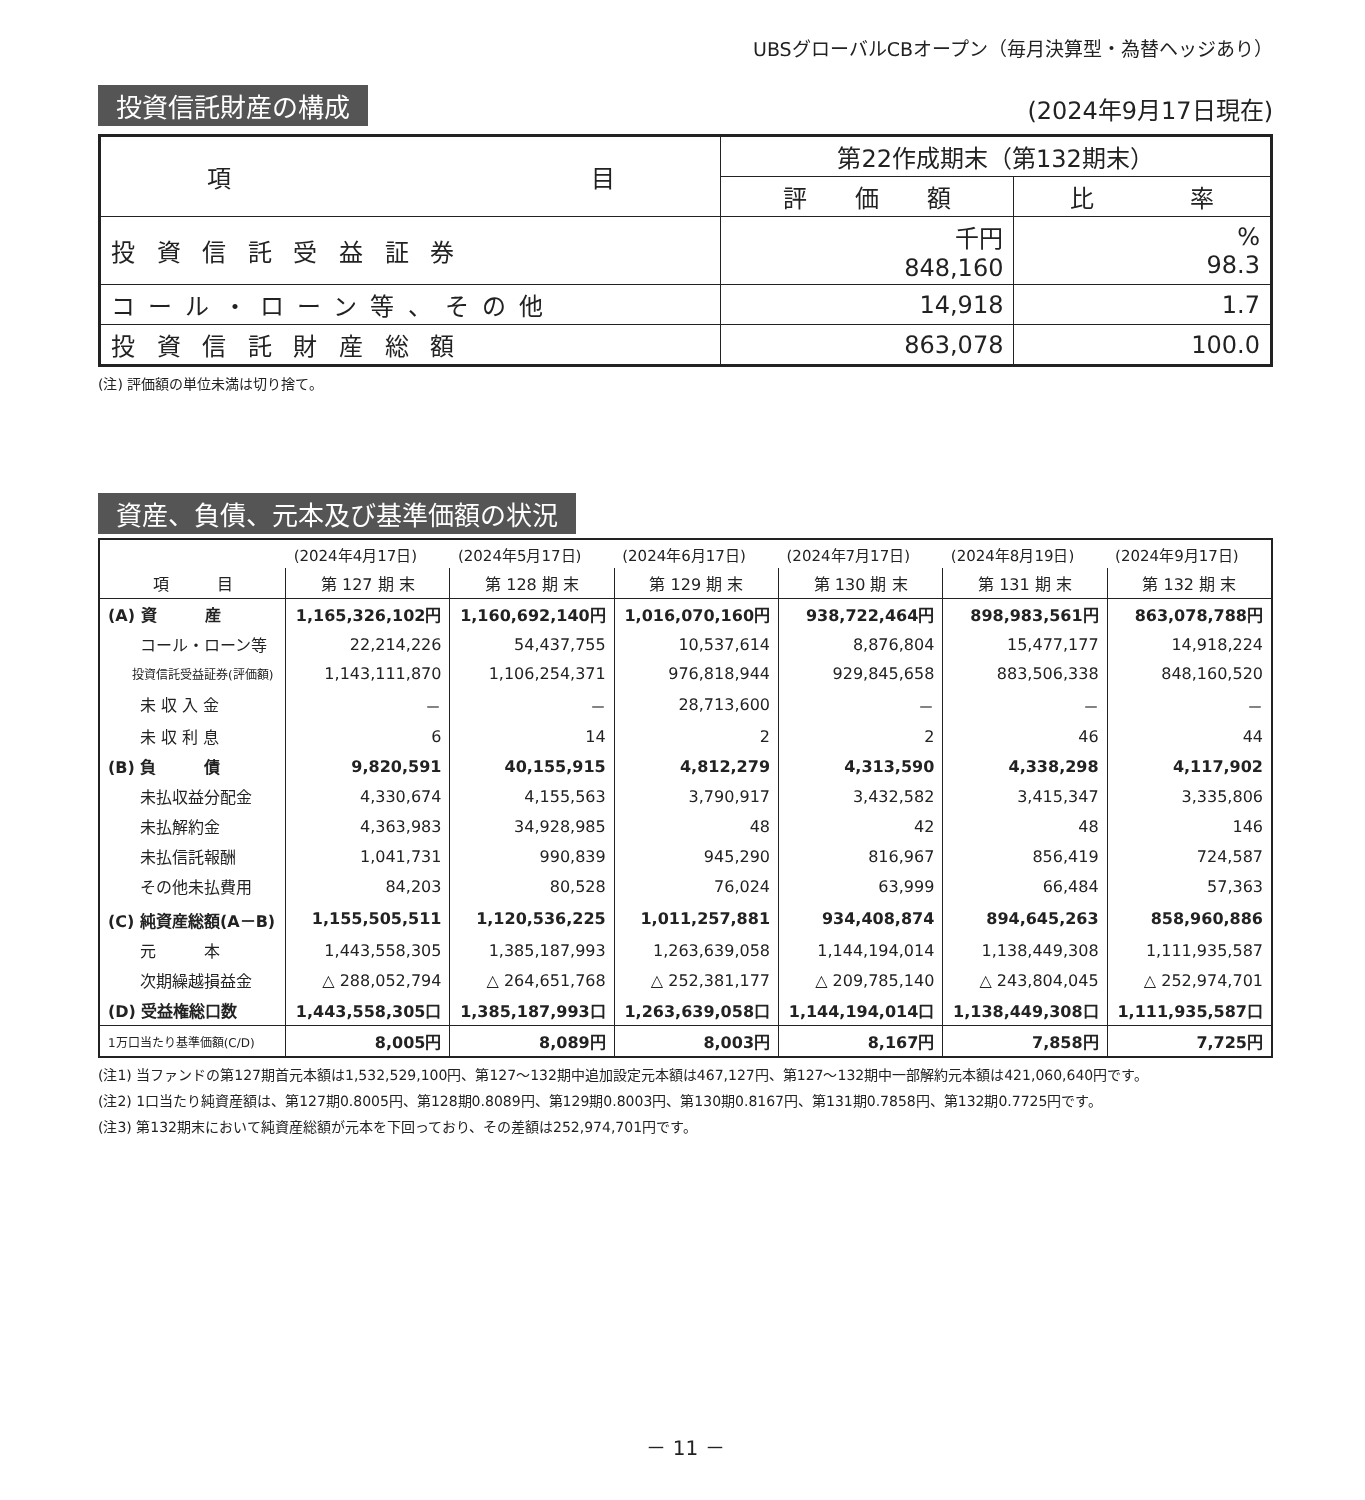UBSグローバルCBオープン（毎月決算型・為替ヘッジあり）
投資信託財産の構成 (2024年9月17日現在)
| 項 目 | 第22作成期末（第132期末） | |
| --- | --- | --- |
| | 評 価 額 | 比 率 |
| 投資信託受益証券 | 千円 848,160 | % 98.3 |
| コール・ローン等、その他 | 14,918 | 1.7 |
| 投資信託財産総額 | 863,078 | 100.0 |
(注) 評価額の単位未満は切り捨て。
資産、負債、元本及び基準価額の状況
| | (2024年4月17日) | (2024年5月17日) | (2024年6月17日) | (2024年7月17日) | (2024年8月19日) | (2024年9月17日) |
| 項 目 | 第 127 期 末 | 第 128 期 末 | 第 129 期 末 | 第 130 期 末 | 第 131 期 末 | 第 132 期 末 |
| (A) 資 産 | 1,165,326,102円 | 1,160,692,140円 | 1,016,070,160円 | 938,722,464円 | 898,983,561円 | 863,078,788円 |
| コール・ローン等 | 22,214,226 | 54,437,755 | 10,537,614 | 8,876,804 | 15,477,177 | 14,918,224 |
| 投資信託受益証券(評価額) | 1,143,111,870 | 1,106,254,371 | 976,818,944 | 929,845,658 | 883,506,338 | 848,160,520 |
| 未 収 入 金 | － | － | 28,713,600 | － | － | － |
| 未 収 利 息 | 6 | 14 | 2 | 2 | 46 | 44 |
| (B) 負 債 | 9,820,591 | 40,155,915 | 4,812,279 | 4,313,590 | 4,338,298 | 4,117,902 |
| 未払収益分配金 | 4,330,674 | 4,155,563 | 3,790,917 | 3,432,582 | 3,415,347 | 3,335,806 |
| 未払解約金 | 4,363,983 | 34,928,985 | 48 | 42 | 48 | 146 |
| 未払信託報酬 | 1,041,731 | 990,839 | 945,290 | 816,967 | 856,419 | 724,587 |
| その他未払費用 | 84,203 | 80,528 | 76,024 | 63,999 | 66,484 | 57,363 |
| (C) 純資産総額(A－B) | 1,155,505,511 | 1,120,536,225 | 1,011,257,881 | 934,408,874 | 894,645,263 | 858,960,886 |
| 元 本 | 1,443,558,305 | 1,385,187,993 | 1,263,639,058 | 1,144,194,014 | 1,138,449,308 | 1,111,935,587 |
| 次期繰越損益金 | △ 288,052,794 | △ 264,651,768 | △ 252,381,177 | △ 209,785,140 | △ 243,804,045 | △ 252,974,701 |
| (D) 受益権総口数 | 1,443,558,305口 | 1,385,187,993口 | 1,263,639,058口 | 1,144,194,014口 | 1,138,449,308口 | 1,111,935,587口 |
| 1万口当たり基準価額(C/D) | 8,005円 | 8,089円 | 8,003円 | 8,167円 | 7,858円 | 7,725円 |
(注1) 当ファンドの第127期首元本額は1,532,529,100円、第127～132期中追加設定元本額は467,127円、第127～132期中一部解約元本額は421,060,640円です。
(注2) 1口当たり純資産額は、第127期0.8005円、第128期0.8089円、第129期0.8003円、第130期0.8167円、第131期0.7858円、第132期0.7725円です。
(注3) 第132期末において純資産総額が元本を下回っており、その差額は252,974,701円です。
－ 11 －